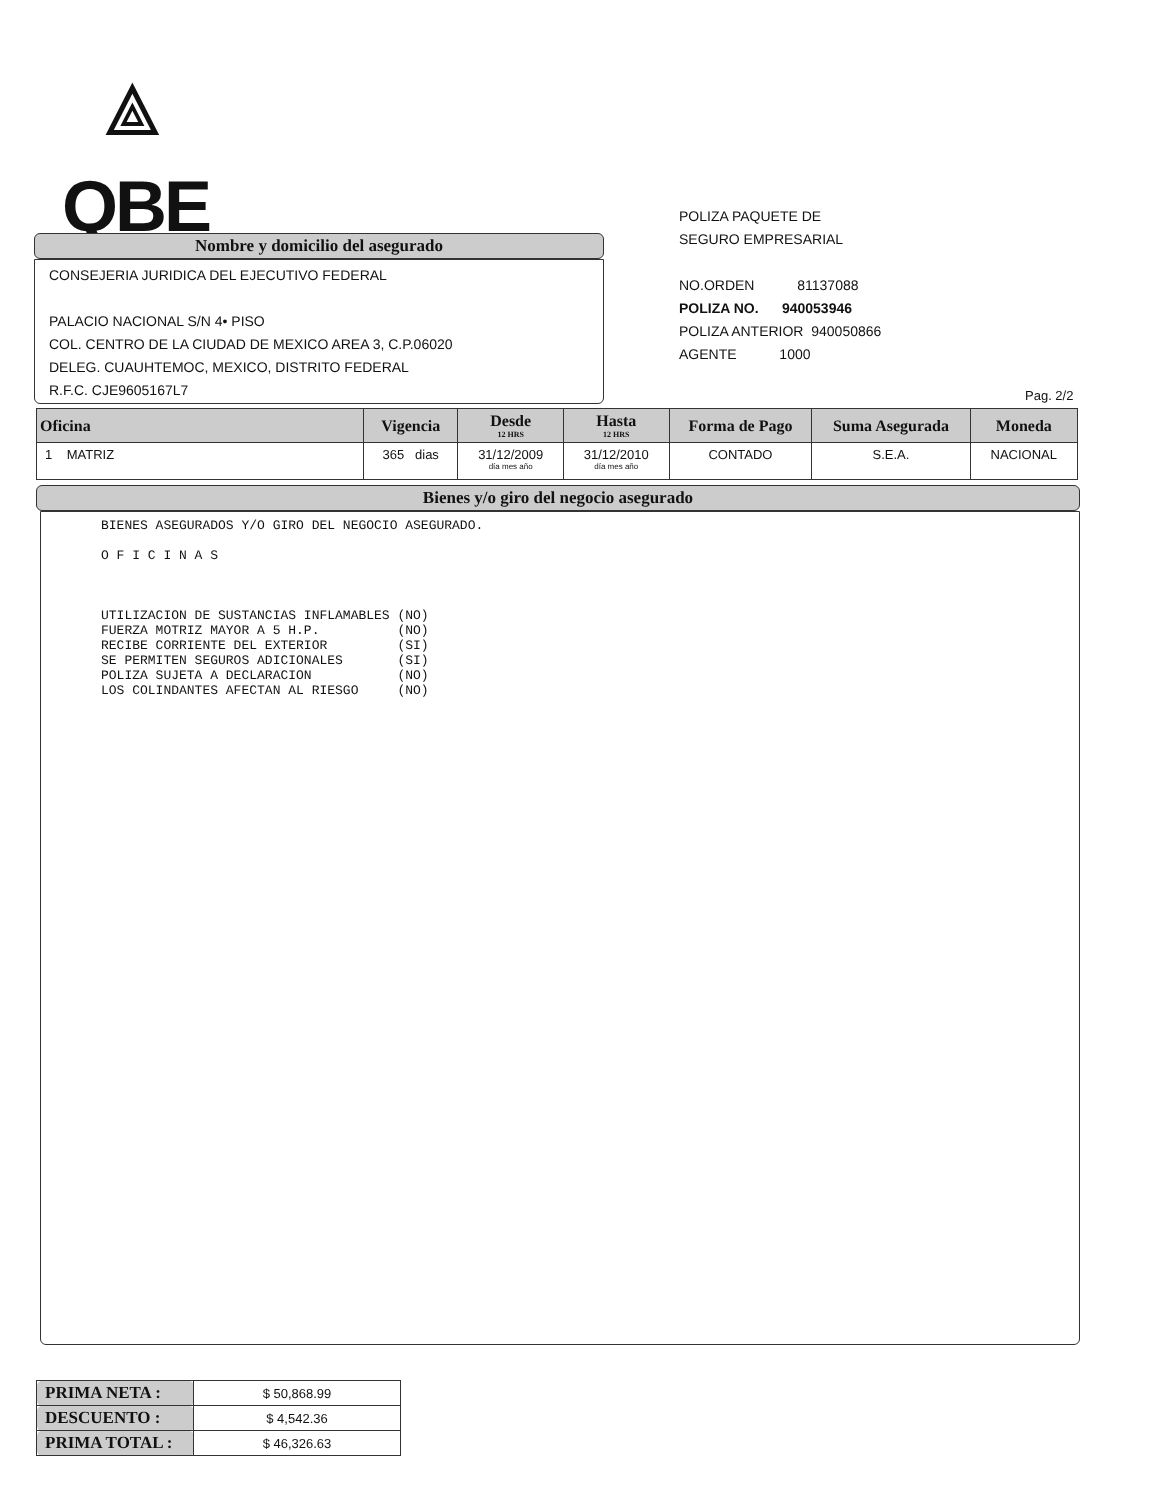⟁
QBE
Nombre y domicilio del asegurado
CONSEJERIA JURIDICA DEL EJECUTIVO FEDERAL
PALACIO NACIONAL S/N 4• PISO
COL. CENTRO DE LA CIUDAD DE MEXICO AREA 3, C.P.06020
DELEG. CUAUHTEMOC, MEXICO, DISTRITO FEDERAL
R.F.C. CJE9605167L7
POLIZA PAQUETE DE
SEGURO EMPRESARIAL
NO.ORDEN 81137088
POLIZA NO. 940053946
POLIZA ANTERIOR 940050866
AGENTE 1000
Pag. 2/2
| Oficina | Vigencia | Desde 12 HRS | Hasta 12 HRS | Forma de Pago | Suma Asegurada | Moneda |
| --- | --- | --- | --- | --- | --- | --- |
| 1 MATRIZ | 365 dias | 31/12/2009 día mes año | 31/12/2010 día mes año | CONTADO | S.E.A. | NACIONAL |
Bienes y/o giro del negocio asegurado
BIENES ASEGURADOS Y/O GIRO DEL NEGOCIO ASEGURADO.

O F I C I N A S



UTILIZACION DE SUSTANCIAS INFLAMABLES (NO)
FUERZA MOTRIZ MAYOR A 5 H.P.          (NO)
RECIBE CORRIENTE DEL EXTERIOR         (SI)
SE PERMITEN SEGUROS ADICIONALES       (SI)
POLIZA SUJETA A DECLARACION           (NO)
LOS COLINDANTES AFECTAN AL RIESGO     (NO)
| PRIMA NETA : | $ 50,868.99 |
| DESCUENTO : | $ 4,542.36 |
| PRIMA TOTAL : | $ 46,326.63 |